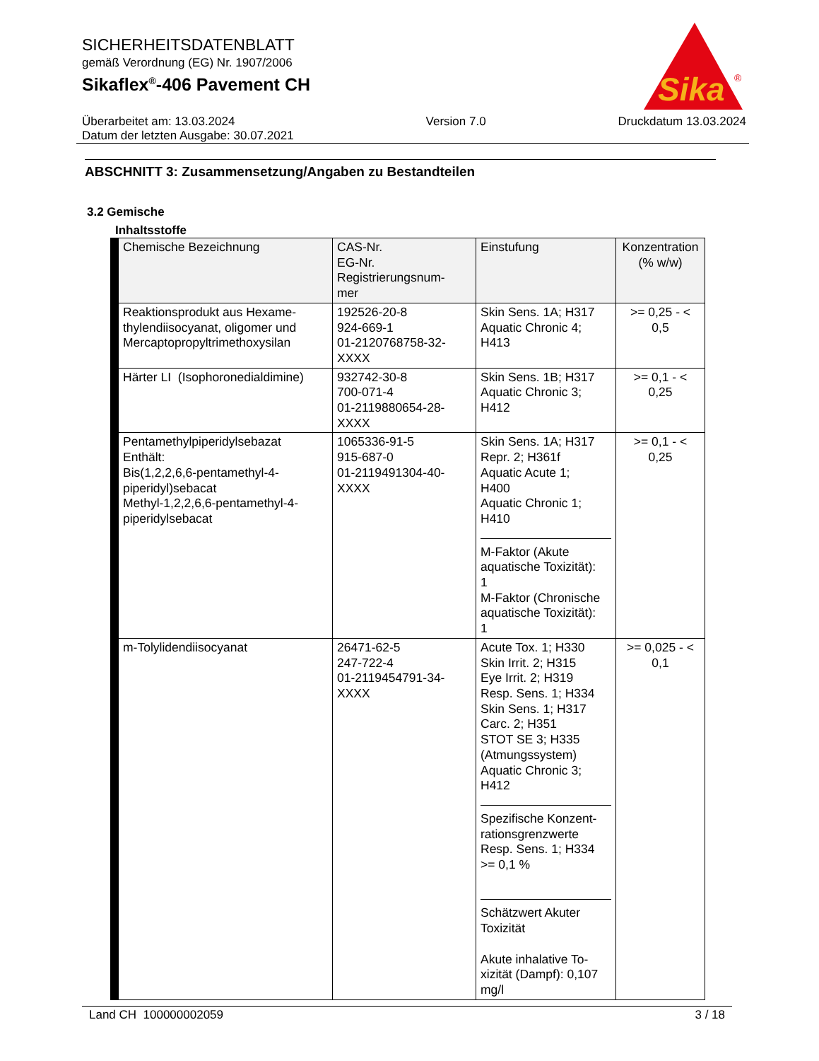SICHERHEITSDATENBLATT
gemäß Verordnung (EG) Nr. 1907/2006
Sikaflex<sup>®</sup>-406 Pavement CH
Sika
®
Überarbeitet am: 13.03.2024
Datum der letzten Ausgabe: 30.07.2021
Version 7.0 Druckdatum 13.03.2024
ABSCHNITT 3: Zusammensetzung/Angaben zu Bestandteilen
3.2 Gemische
Inhaltsstoffe
| Chemische Bezeichnung | CAS-Nr. EG-Nr. Registrierungsnum- mer | Einstufung | Konzentration (% w/w) |
| --- | --- | --- | --- |
| Reaktionsprodukt aus Hexame- thylendiisocyanat, oligomer und Mercaptopropyltrimethoxysilan | 192526-20-8 924-669-1 01-2120768758-32- XXXX | Skin Sens. 1A; H317 Aquatic Chronic 4; H413 | >= 0,25 - < 0,5 |
| Härter LI (Isophoronedialdimine) | 932742-30-8 700-071-4 01-2119880654-28- XXXX | Skin Sens. 1B; H317 Aquatic Chronic 3; H412 | >= 0,1 - < 0,25 |
| Pentamethylpiperidylsebazat Enthält: Bis(1,2,2,6,6-pentamethyl-4- piperidyl)sebacat Methyl-1,2,2,6,6-pentamethyl-4- piperidylsebacat | 1065336-91-5 915-687-0 01-2119491304-40- XXXX | Skin Sens. 1A; H317 Repr. 2; H361f Aquatic Acute 1; H400 Aquatic Chronic 1; H410 M-Faktor (Akute aquatische Toxizität): 1 M-Faktor (Chronische aquatische Toxizität): 1 | >= 0,1 - < 0,25 |
| m-Tolylidendiisocyanat | 26471-62-5 247-722-4 01-2119454791-34- XXXX | Acute Tox. 1; H330 Skin Irrit. 2; H315 Eye Irrit. 2; H319 Resp. Sens. 1; H334 Skin Sens. 1; H317 Carc. 2; H351 STOT SE 3; H335 (Atmungssystem) Aquatic Chronic 3; H412 Spezifische Konzent- rationsgrenzwerte Resp. Sens. 1; H334 >= 0,1 % Schätzwert Akuter Toxizität Akute inhalative To- xizität (Dampf): 0,107 mg/l | >= 0,025 - < 0,1 |
Land CH 100000002059 3 / 18